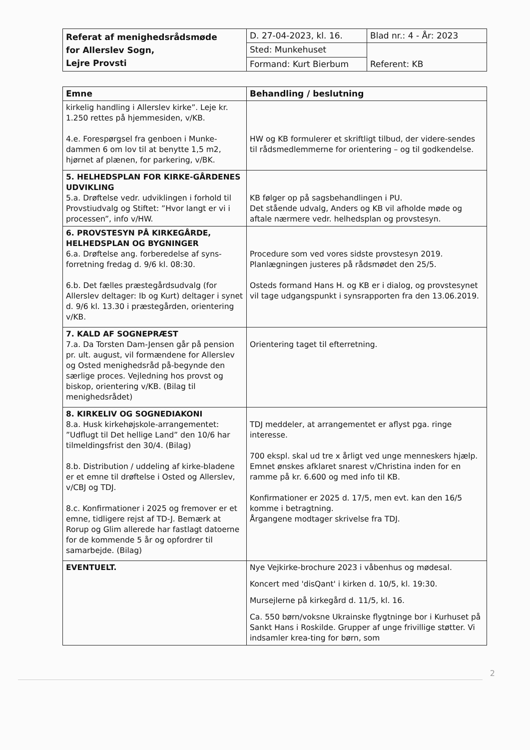| Referat af menighedsrådsmøde for Allerslev Sogn, Lejre Provsti | D. 27-04-2023, kl. 16. | Blad nr.: 4 - År: 2023 |
| | Sted: Munkehuset | Referent: KB |
| | Formand: Kurt Bierbum | |
| Emne | Behandling / beslutning |
| --- | --- |
| kirkelig handling i Allerslev kirke”. Leje kr. 1.250 rettes på hjemmesiden, v/KB. 4.e. Forespørgsel fra genboen i Munke-dammen 6 om lov til at benytte 1,5 m2, hjørnet af plænen, for parkering, v/BK. | HW og KB formulerer et skriftligt tilbud, der videre-sendes til rådsmedlemmerne for orientering – og til godkendelse. |
| 5. HELHEDSPLAN FOR KIRKE-GÅRDENES UDVIKLING 5.a. Drøftelse vedr. udviklingen i forhold til Provstiudvalg og Stiftet: ”Hvor langt er vi i processen”, info v/HW. | KB følger op på sagsbehandlingen i PU. Det stående udvalg, Anders og KB vil afholde møde og aftale nærmere vedr. helhedsplan og provstesyn. |
| 6. PROVSTESYN PÅ KIRKEGÅRDE, HELHEDSPLAN OG BYGNINGER 6.a. Drøftelse ang. forberedelse af syns-forretning fredag d. 9/6 kl. 08:30. 6.b. Det fælles præstegårdsudvalg (for Allerslev deltager: Ib og Kurt) deltager i synet d. 9/6 kl. 13.30 i præstegården, orientering v/KB. | Procedure som ved vores sidste provstesyn 2019. Planlægningen justeres på rådsmødet den 25/5. Osteds formand Hans H. og KB er i dialog, og provstesynet vil tage udgangspunkt i synsrapporten fra den 13.06.2019. |
| 7. KALD AF SOGNEPRÆST 7.a. Da Torsten Dam-Jensen går på pension pr. ult. august, vil formændene for Allerslev og Osted menighedsråd på-begynde den særlige proces. Vejledning hos provst og biskop, orientering v/KB. (Bilag til menighedsrådet) | Orientering taget til efterretning. |
| 8. KIRKELIV OG SOGNEDIAKONI 8.a. Husk kirkehøjskole-arrangementet: ”Udflugt til Det hellige Land” den 10/6 har tilmeldingsfrist den 30/4. (Bilag) 8.b. Distribution / uddeling af kirke-bladene er et emne til drøftelse i Osted og Allerslev, v/CBJ og TDJ. 8.c. Konfirmationer i 2025 og fremover er et emne, tidligere rejst af TD-J. Bemærk at Rorup og Glim allerede har fastlagt datoerne for de kommende 5 år og opfordrer til samarbejde. (Bilag) | TDJ meddeler, at arrangementet er aflyst pga. ringe interesse. 700 ekspl. skal ud tre x årligt ved unge menneskers hjælp. Emnet ønskes afklaret snarest v/Christina inden for en ramme på kr. 6.600 og med info til KB. Konfirmationer er 2025 d. 17/5, men evt. kan den 16/5 komme i betragtning. Årgangene modtager skrivelse fra TDJ. |
| EVENTUELT. | Nye Vejkirke-brochure 2023 i våbenhus og mødesal. Koncert med 'disQant' i kirken d. 10/5, kl. 19:30. Mursejlerne på kirkegård d. 11/5, kl. 16. Ca. 550 børn/voksne Ukrainske flygtninge bor i Kurhuset på Sankt Hans i Roskilde. Grupper af unge frivillige støtter. Vi indsamler krea-ting for børn, som |
2